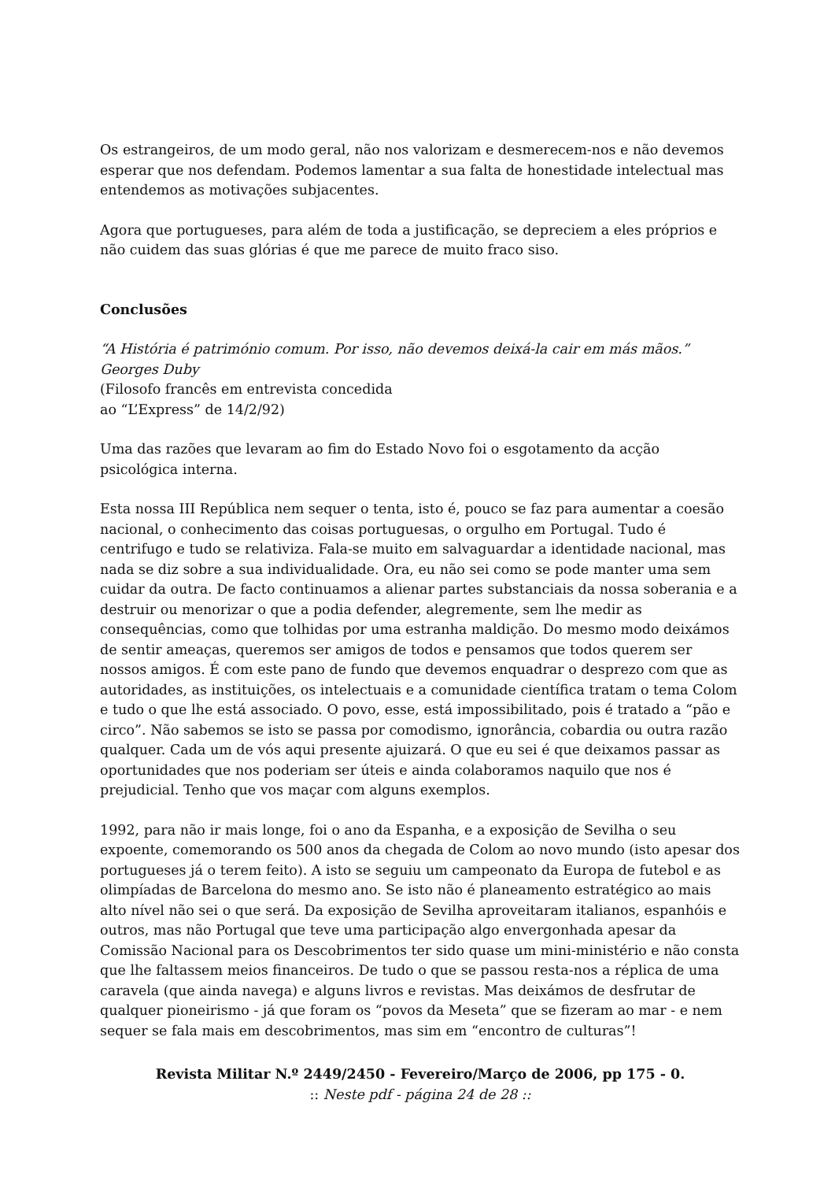Os estrangeiros, de um modo geral, não nos valorizam e desmerecem-nos e não devemos esperar que nos defendam. Podemos lamentar a sua falta de honestidade intelectual mas entendemos as motivações subjacentes.
Agora que portugueses, para além de toda a justificação, se depreciem a eles próprios e não cuidem das suas glórias é que me parece de muito fraco siso.
Conclusões
“A História é património comum. Por isso, não devemos deixá-la cair em más mãos.”
Georges Duby
(Filosofo francês em entrevista concedida
ao “L’Express” de 14/2/92)
Uma das razões que levaram ao fim do Estado Novo foi o esgotamento da acção psicológica interna.
Esta nossa III República nem sequer o tenta, isto é, pouco se faz para aumentar a coesão nacional, o conhecimento das coisas portuguesas, o orgulho em Portugal. Tudo é centrifugo e tudo se relativiza. Fala-se muito em salvaguardar a identidade nacional, mas nada se diz sobre a sua individualidade. Ora, eu não sei como se pode manter uma sem cuidar da outra. De facto continuamos a alienar partes substanciais da nossa soberania e a destruir ou menorizar o que a podia defender, alegremente, sem lhe medir as consequências, como que tolhidas por uma estranha maldição. Do mesmo modo deixámos de sentir ameaças, queremos ser amigos de todos e pensamos que todos querem ser nossos amigos. É com este pano de fundo que devemos enquadrar o desprezo com que as autoridades, as instituições, os intelectuais e a comunidade científica tratam o tema Colom e tudo o que lhe está associado. O povo, esse, está impossibilitado, pois é tratado a “pão e circo”. Não sabemos se isto se passa por comodismo, ignorância, cobardia ou outra razão qualquer. Cada um de vós aqui presente ajuizará. O que eu sei é que deixamos passar as oportunidades que nos poderiam ser úteis e ainda colaboramos naquilo que nos é prejudicial. Tenho que vos maçar com alguns exemplos.
1992, para não ir mais longe, foi o ano da Espanha, e a exposição de Sevilha o seu expoente, comemorando os 500 anos da chegada de Colom ao novo mundo (isto apesar dos portugueses já o terem feito). A isto se seguiu um campeonato da Europa de futebol e as olimpíadas de Barcelona do mesmo ano. Se isto não é planeamento estratégico ao mais alto nível não sei o que será. Da exposição de Sevilha aproveitaram italianos, espanhóis e outros, mas não Portugal que teve uma participação algo envergonhada apesar da Comissão Nacional para os Descobrimentos ter sido quase um mini-ministério e não consta que lhe faltassem meios financeiros. De tudo o que se passou resta-nos a réplica de uma caravela (que ainda navega) e alguns livros e revistas. Mas deixámos de desfrutar de qualquer pioneirismo - já que foram os “povos da Meseta” que se fizeram ao mar - e nem sequer se fala mais em descobrimentos, mas sim em “encontro de culturas”!
Revista Militar N.º 2449/2450 - Fevereiro/Março de 2006, pp 175 - 0.
:: Neste pdf - página 24 de 28 ::